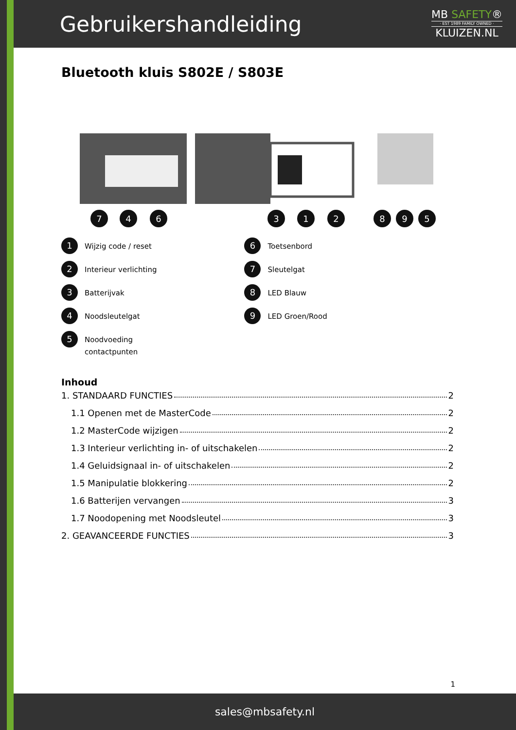Gebruikershandleiding
MB SAFETY®
· EST 1989 FAMILY OWNED ·
KLUIZEN.NL
Bluetooth kluis S802E / S803E
7
4
6
3
1
2
8
9
5
1 Wijzig code / reset
2 Interieur verlichting
3 Batterijvak
4 Noodsleutelgat
5 Noodvoeding
contactpunten
6 Toetsenbord
7 Sleutelgat
8 LED Blauw
9 LED Groen/Rood
Inhoud
1. STANDAARD FUNCTIES 2
1.1 Openen met de MasterCode 2
1.2 MasterCode wijzigen 2
1.3 Interieur verlichting in- of uitschakelen 2
1.4 Geluidsignaal in- of uitschakelen 2
1.5 Manipulatie blokkering 2
1.6 Batterijen vervangen 3
1.7 Noodopening met Noodsleutel 3
2. GEAVANCEERDE FUNCTIES 3
1
sales@mbsafety.nl